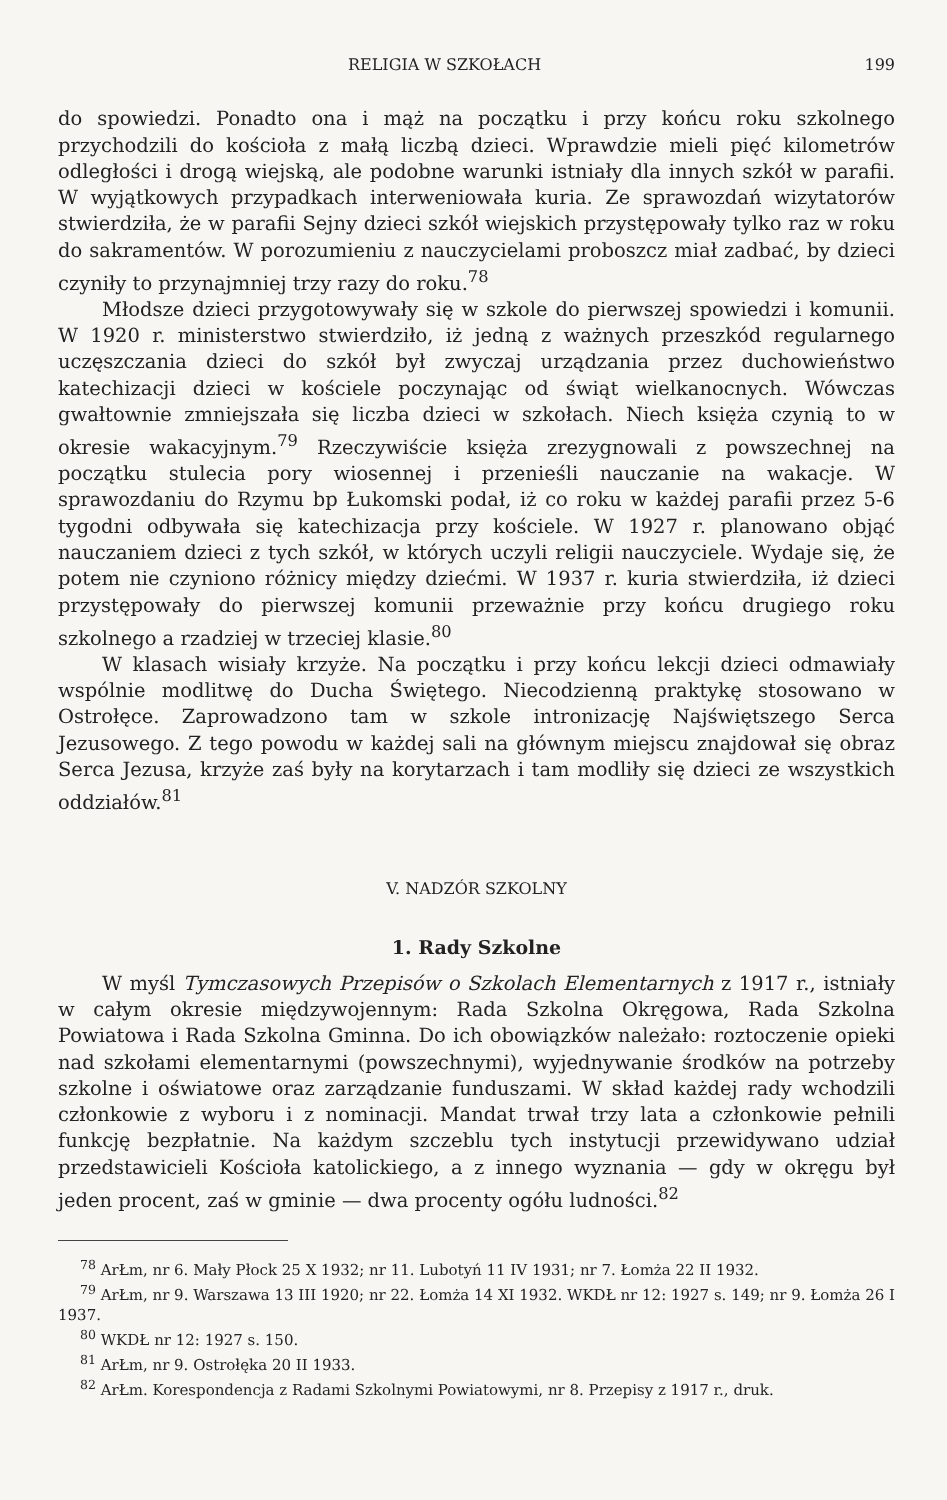RELIGIA W SZKOŁACH 199
do spowiedzi. Ponadto ona i mąż na początku i przy końcu roku szkolnego przychodzili do kościoła z małą liczbą dzieci. Wprawdzie mieli pięć kilometrów odległości i drogą wiejską, ale podobne warunki istniały dla innych szkół w parafii. W wyjątkowych przypadkach interweniowała kuria. Ze sprawozdań wizytatorów stwierdziła, że w parafii Sejny dzieci szkół wiejskich przystępowały tylko raz w roku do sakramentów. W porozumieniu z nauczycielami proboszcz miał zadbać, by dzieci czyniły to przynajmniej trzy razy do roku.<sup>78</sup>
Młodsze dzieci przygotowywały się w szkole do pierwszej spowiedzi i komunii. W 1920 r. ministerstwo stwierdziło, iż jedną z ważnych przeszkód regularnego uczęszczania dzieci do szkół był zwyczaj urządzania przez duchowieństwo katechizacji dzieci w kościele poczynając od świąt wielkanocnych. Wówczas gwałtownie zmniejszała się liczba dzieci w szkołach. Niech księża czynią to w okresie wakacyjnym.<sup>79</sup> Rzeczywiście księża zrezygnowali z powszechnej na początku stulecia pory wiosennej i przenieśli nauczanie na wakacje. W sprawozdaniu do Rzymu bp Łukomski podał, iż co roku w każdej parafii przez 5-6 tygodni odbywała się katechizacja przy kościele. W 1927 r. planowano objąć nauczaniem dzieci z tych szkół, w których uczyli religii nauczyciele. Wydaje się, że potem nie czyniono różnicy między dziećmi. W 1937 r. kuria stwierdziła, iż dzieci przystępowały do pierwszej komunii przeważnie przy końcu drugiego roku szkolnego a rzadziej w trzeciej klasie.<sup>80</sup>
W klasach wisiały krzyże. Na początku i przy końcu lekcji dzieci odmawiały wspólnie modlitwę do Ducha Świętego. Niecodzienną praktykę stosowano w Ostrołęce. Zaprowadzono tam w szkole intronizację Najświętszego Serca Jezusowego. Z tego powodu w każdej sali na głównym miejscu znajdował się obraz Serca Jezusa, krzyże zaś były na korytarzach i tam modliły się dzieci ze wszystkich oddziałów.<sup>81</sup>
V. NADZÓR SZKOLNY
1. Rady Szkolne
W myśl Tymczasowych Przepisów o Szkolach Elementarnych z 1917 r., istniały w całym okresie międzywojennym: Rada Szkolna Okręgowa, Rada Szkolna Powiatowa i Rada Szkolna Gminna. Do ich obowiązków należało: roztoczenie opieki nad szkołami elementarnymi (powszechnymi), wyjednywanie środków na potrzeby szkolne i oświatowe oraz zarządzanie funduszami. W skład każdej rady wchodzili członkowie z wyboru i z nominacji. Mandat trwał trzy lata a członkowie pełnili funkcję bezpłatnie. Na każdym szczeblu tych instytucji przewidywano udział przedstawicieli Kościoła katolickiego, a z innego wyznania — gdy w okręgu był jeden procent, zaś w gminie — dwa procenty ogółu ludności.<sup>82</sup>
<sup>78</sup> ArŁm, nr 6. Mały Płock 25 X 1932; nr 11. Lubotyń 11 IV 1931; nr 7. Łomża 22 II 1932.
<sup>79</sup> ArŁm, nr 9. Warszawa 13 III 1920; nr 22. Łomża 14 XI 1932. WKDŁ nr 12: 1927 s. 149; nr 9. Łomża 26 I 1937.
<sup>80</sup> WKDŁ nr 12: 1927 s. 150.
<sup>81</sup> ArŁm, nr 9. Ostrołęka 20 II 1933.
<sup>82</sup> ArŁm. Korespondencja z Radami Szkolnymi Powiatowymi, nr 8. Przepisy z 1917 r., druk.